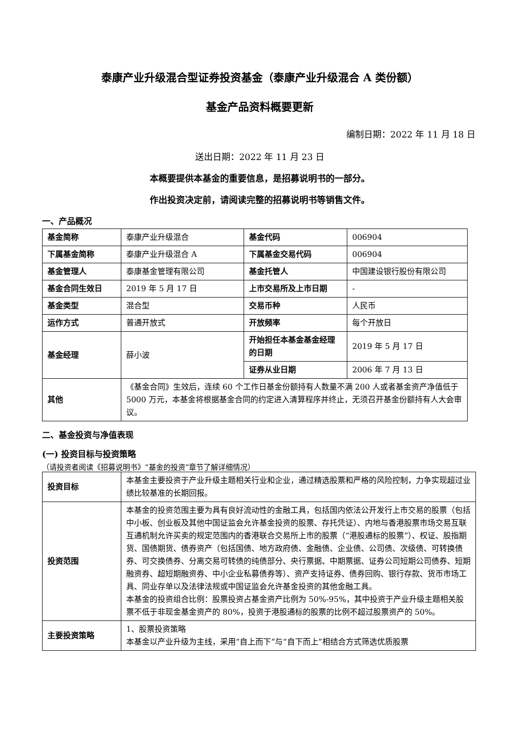泰康产业升级混合型证券投资基金（泰康产业升级混合 A 类份额）
基金产品资料概要更新
编制日期：2022 年 11 月 18 日
送出日期：2022 年 11 月 23 日
本概要提供本基金的重要信息，是招募说明书的一部分。
作出投资决定前，请阅读完整的招募说明书等销售文件。
一、产品概况
| 基金简称 | 泰康产业升级混合 | 基金代码 | 006904 |
| 下属基金简称 | 泰康产业升级混合 A | 下属基金交易代码 | 006904 |
| 基金管理人 | 泰康基金管理有限公司 | 基金托管人 | 中国建设银行股份有限公司 |
| 基金合同生效日 | 2019 年 5 月 17 日 | 上市交易所及上市日期 | - |
| 基金类型 | 混合型 | 交易币种 | 人民币 |
| 运作方式 | 普通开放式 | 开放频率 | 每个开放日 |
| 基金经理 | 薛小波 | 开始担任本基金基金经理的日期 | 2019 年 5 月 17 日 |
| | | 证券从业日期 | 2006 年 7 月 13 日 |
| 其他 | 《基金合同》生效后，连续 60 个工作日基金份额持有人数量不满 200 人或者基金资产净值低于 5000 万元，本基金将根据基金合同的约定进入清算程序并终止，无须召开基金份额持有人大会审议。 | | |
二、基金投资与净值表现
(一) 投资目标与投资策略
（请投资者阅读《招募说明书》“基金的投资”章节了解详细情况）
| 投资目标 | 本基金主要投资于产业升级主题相关行业和企业，通过精选股票和严格的风险控制，力争实现超过业绩比较基准的长期回报。 |
| 投资范围 | 本基金的投资范围主要为具有良好流动性的金融工具，包括国内依法公开发行上市交易的股票（包括中小板、创业板及其他中国证监会允许基金投资的股票、存托凭证）、内地与香港股票市场交易互联互通机制允许买卖的规定范围内的香港联合交易所上市的股票（“港股通标的股票”）、权证、股指期货、国债期货、债券资产（包括国债、地方政府债、金融债、企业债、公司债、次级债、可转换债券、可交换债券、分离交易可转债的纯债部分、央行票据、中期票据、证券公司短期公司债券、短期融资券、超短期融资券、中小企业私募债券等）、资产支持证券、债券回购、银行存款、货币市场工具、同业存单以及法律法规或中国证监会允许基金投资的其他金融工具。 本基金的投资组合比例：股票投资占基金资产比例为 50%-95%，其中投资于产业升级主题相关股票不低于非现金基金资产的 80%，投资于港股通标的股票的比例不超过股票资产的 50%。 |
| 主要投资策略 | 1、股票投资策略 本基金以产业升级为主线，采用“自上而下”与“自下而上”相结合方式筛选优质股票 |